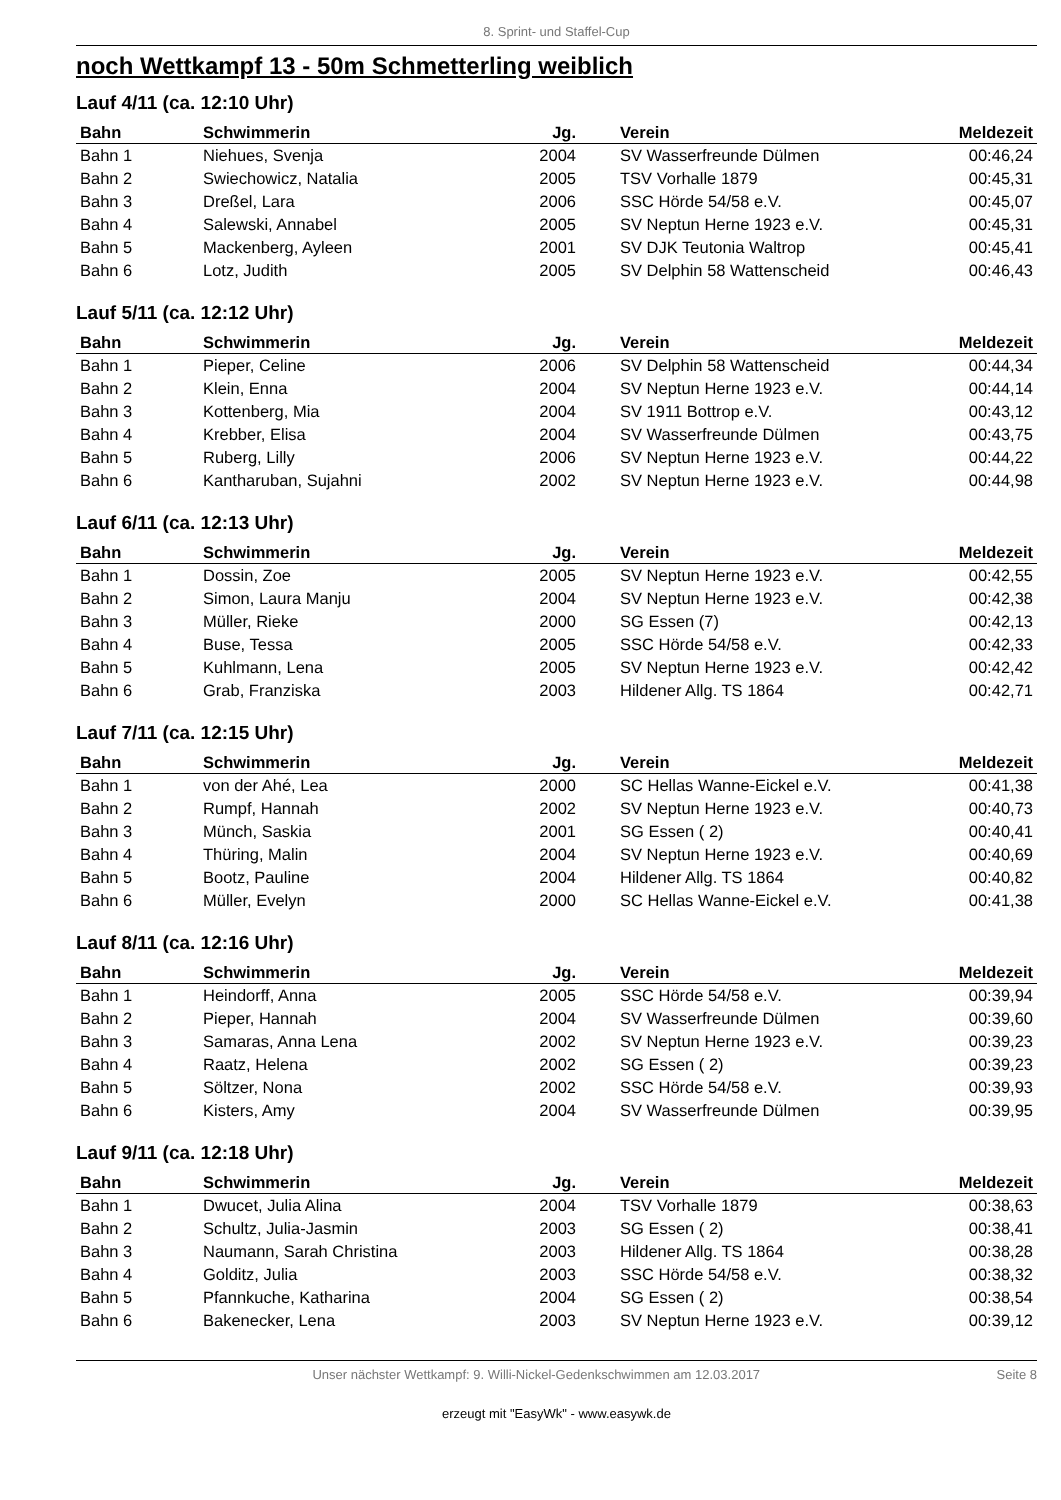8. Sprint- und Staffel-Cup
noch Wettkampf 13 - 50m Schmetterling weiblich
Lauf 4/11 (ca. 12:10 Uhr)
| Bahn | Schwimmerin | Jg. | Verein | Meldezeit |
| --- | --- | --- | --- | --- |
| Bahn 1 | Niehues, Svenja | 2004 | SV Wasserfreunde Dülmen | 00:46,24 |
| Bahn 2 | Swiechowicz, Natalia | 2005 | TSV Vorhalle 1879 | 00:45,31 |
| Bahn 3 | Dreßel, Lara | 2006 | SSC Hörde 54/58 e.V. | 00:45,07 |
| Bahn 4 | Salewski, Annabel | 2005 | SV Neptun Herne 1923 e.V. | 00:45,31 |
| Bahn 5 | Mackenberg, Ayleen | 2001 | SV DJK Teutonia Waltrop | 00:45,41 |
| Bahn 6 | Lotz, Judith | 2005 | SV Delphin 58 Wattenscheid | 00:46,43 |
Lauf 5/11 (ca. 12:12 Uhr)
| Bahn | Schwimmerin | Jg. | Verein | Meldezeit |
| --- | --- | --- | --- | --- |
| Bahn 1 | Pieper, Celine | 2006 | SV Delphin 58 Wattenscheid | 00:44,34 |
| Bahn 2 | Klein, Enna | 2004 | SV Neptun Herne 1923 e.V. | 00:44,14 |
| Bahn 3 | Kottenberg, Mia | 2004 | SV 1911 Bottrop e.V. | 00:43,12 |
| Bahn 4 | Krebber, Elisa | 2004 | SV Wasserfreunde Dülmen | 00:43,75 |
| Bahn 5 | Ruberg, Lilly | 2006 | SV Neptun Herne 1923 e.V. | 00:44,22 |
| Bahn 6 | Kantharuban, Sujahni | 2002 | SV Neptun Herne 1923 e.V. | 00:44,98 |
Lauf 6/11 (ca. 12:13 Uhr)
| Bahn | Schwimmerin | Jg. | Verein | Meldezeit |
| --- | --- | --- | --- | --- |
| Bahn 1 | Dossin, Zoe | 2005 | SV Neptun Herne 1923 e.V. | 00:42,55 |
| Bahn 2 | Simon, Laura Manju | 2004 | SV Neptun Herne 1923 e.V. | 00:42,38 |
| Bahn 3 | Müller, Rieke | 2000 | SG Essen (7) | 00:42,13 |
| Bahn 4 | Buse, Tessa | 2005 | SSC Hörde 54/58 e.V. | 00:42,33 |
| Bahn 5 | Kuhlmann, Lena | 2005 | SV Neptun Herne 1923 e.V. | 00:42,42 |
| Bahn 6 | Grab, Franziska | 2003 | Hildener Allg. TS 1864 | 00:42,71 |
Lauf 7/11 (ca. 12:15 Uhr)
| Bahn | Schwimmerin | Jg. | Verein | Meldezeit |
| --- | --- | --- | --- | --- |
| Bahn 1 | von der Ahé, Lea | 2000 | SC Hellas Wanne-Eickel e.V. | 00:41,38 |
| Bahn 2 | Rumpf, Hannah | 2002 | SV Neptun Herne 1923 e.V. | 00:40,73 |
| Bahn 3 | Münch, Saskia | 2001 | SG Essen ( 2) | 00:40,41 |
| Bahn 4 | Thüring, Malin | 2004 | SV Neptun Herne 1923 e.V. | 00:40,69 |
| Bahn 5 | Bootz, Pauline | 2004 | Hildener Allg. TS 1864 | 00:40,82 |
| Bahn 6 | Müller, Evelyn | 2000 | SC Hellas Wanne-Eickel e.V. | 00:41,38 |
Lauf 8/11 (ca. 12:16 Uhr)
| Bahn | Schwimmerin | Jg. | Verein | Meldezeit |
| --- | --- | --- | --- | --- |
| Bahn 1 | Heindorff, Anna | 2005 | SSC Hörde 54/58 e.V. | 00:39,94 |
| Bahn 2 | Pieper, Hannah | 2004 | SV Wasserfreunde Dülmen | 00:39,60 |
| Bahn 3 | Samaras, Anna Lena | 2002 | SV Neptun Herne 1923 e.V. | 00:39,23 |
| Bahn 4 | Raatz, Helena | 2002 | SG Essen ( 2) | 00:39,23 |
| Bahn 5 | Söltzer, Nona | 2002 | SSC Hörde 54/58 e.V. | 00:39,93 |
| Bahn 6 | Kisters, Amy | 2004 | SV Wasserfreunde Dülmen | 00:39,95 |
Lauf 9/11 (ca. 12:18 Uhr)
| Bahn | Schwimmerin | Jg. | Verein | Meldezeit |
| --- | --- | --- | --- | --- |
| Bahn 1 | Dwucet, Julia Alina | 2004 | TSV Vorhalle 1879 | 00:38,63 |
| Bahn 2 | Schultz, Julia-Jasmin | 2003 | SG Essen ( 2) | 00:38,41 |
| Bahn 3 | Naumann, Sarah Christina | 2003 | Hildener Allg. TS 1864 | 00:38,28 |
| Bahn 4 | Golditz, Julia | 2003 | SSC Hörde 54/58 e.V. | 00:38,32 |
| Bahn 5 | Pfannkuche, Katharina | 2004 | SG Essen ( 2) | 00:38,54 |
| Bahn 6 | Bakenecker, Lena | 2003 | SV Neptun Herne 1923 e.V. | 00:39,12 |
Unser nächster Wettkampf: 9. Willi-Nickel-Gedenkschwimmen am 12.03.2017 Seite 8
erzeugt mit "EasyWk" - www.easywk.de